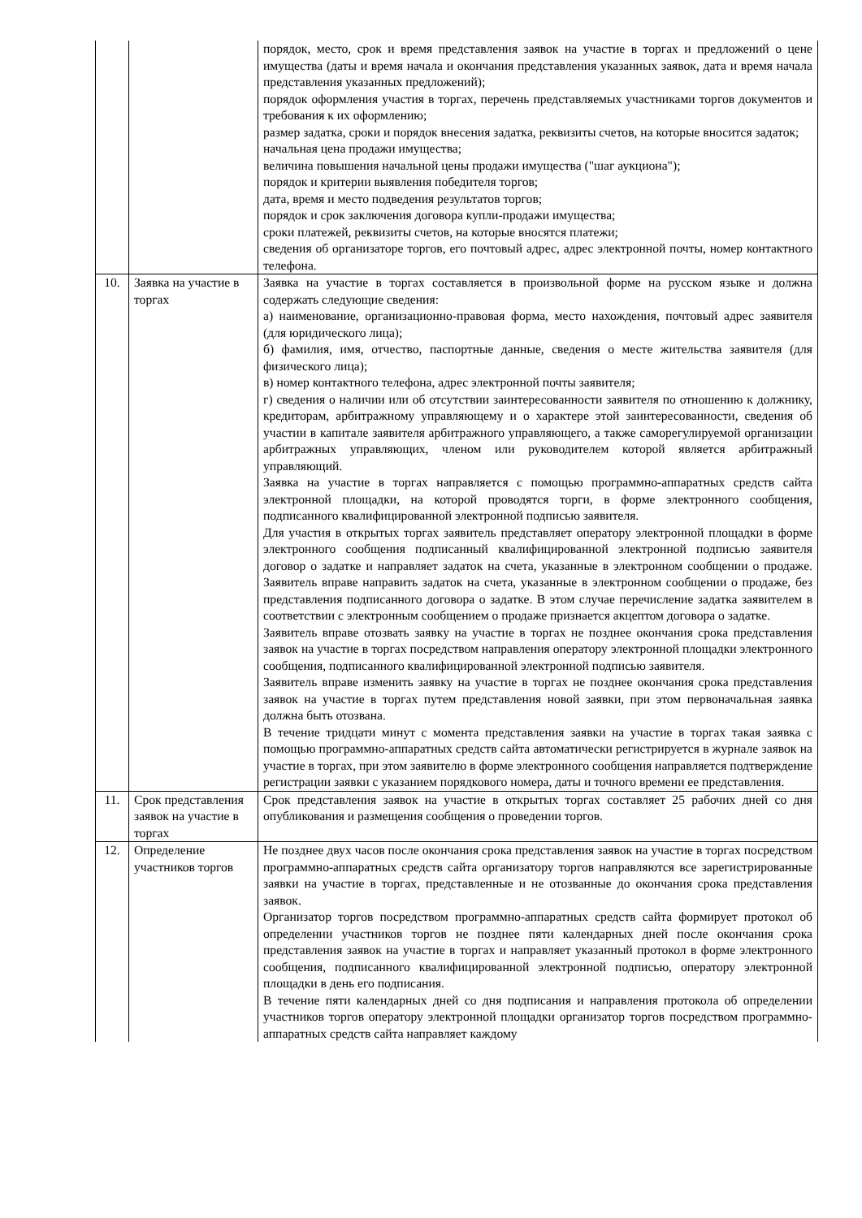| | | порядок, место, срок и время представления заявок на участие в торгах и предложений о цене имущества (даты и время начала и окончания представления указанных заявок, дата и время начала представления указанных предложений); порядок оформления участия в торгах, перечень представляемых участниками торгов документов и требования к их оформлению; размер задатка, сроки и порядок внесения задатка, реквизиты счетов, на которые вносится задаток; начальная цена продажи имущества; величина повышения начальной цены продажи имущества ("шаг аукциона"); порядок и критерии выявления победителя торгов; дата, время и место подведения результатов торгов; порядок и срок заключения договора купли-продажи имущества; сроки платежей, реквизиты счетов, на которые вносятся платежи; сведения об организаторе торгов, его почтовый адрес, адрес электронной почты, номер контактного телефона. |
| 10. | Заявка на участие в торгах | Заявка на участие в торгах составляется в произвольной форме на русском языке и должна содержать следующие сведения: а) наименование, организационно-правовая форма, место нахождения, почтовый адрес заявителя (для юридического лица); б) фамилия, имя, отчество, паспортные данные, сведения о месте жительства заявителя (для физического лица); в) номер контактного телефона, адрес электронной почты заявителя; г) сведения о наличии или об отсутствии заинтересованности заявителя по отношению к должнику, кредиторам, арбитражному управляющему и о характере этой заинтересованности, сведения об участии в капитале заявителя арбитражного управляющего, а также саморегулируемой организации арбитражных управляющих, членом или руководителем которой является арбитражный управляющий. Заявка на участие в торгах направляется с помощью программно-аппаратных средств сайта электронной площадки, на которой проводятся торги, в форме электронного сообщения, подписанного квалифицированной электронной подписью заявителя. Для участия в открытых торгах заявитель представляет оператору электронной площадки в форме электронного сообщения подписанный квалифицированной электронной подписью заявителя договор о задатке и направляет задаток на счета, указанные в электронном сообщении о продаже. Заявитель вправе направить задаток на счета, указанные в электронном сообщении о продаже, без представления подписанного договора о задатке. В этом случае перечисление задатка заявителем в соответствии с электронным сообщением о продаже признается акцептом договора о задатке. Заявитель вправе отозвать заявку на участие в торгах не позднее окончания срока представления заявок на участие в торгах посредством направления оператору электронной площадки электронного сообщения, подписанного квалифицированной электронной подписью заявителя. Заявитель вправе изменить заявку на участие в торгах не позднее окончания срока представления заявок на участие в торгах путем представления новой заявки, при этом первоначальная заявка должна быть отозвана. В течение тридцати минут с момента представления заявки на участие в торгах такая заявка с помощью программно-аппаратных средств сайта автоматически регистрируется в журнале заявок на участие в торгах, при этом заявителю в форме электронного сообщения направляется подтверждение регистрации заявки с указанием порядкового номера, даты и точного времени ее представления. |
| 11. | Срок представления заявок на участие в торгах | Срок представления заявок на участие в открытых торгах составляет 25 рабочих дней со дня опубликования и размещения сообщения о проведении торгов. |
| 12. | Определение участников торгов | Не позднее двух часов после окончания срока представления заявок на участие в торгах посредством программно-аппаратных средств сайта организатору торгов направляются все зарегистрированные заявки на участие в торгах, представленные и не отозванные до окончания срока представления заявок. Организатор торгов посредством программно-аппаратных средств сайта формирует протокол об определении участников торгов не позднее пяти календарных дней после окончания срока представления заявок на участие в торгах и направляет указанный протокол в форме электронного сообщения, подписанного квалифицированной электронной подписью, оператору электронной площадки в день его подписания. В течение пяти календарных дней со дня подписания и направления протокола об определении участников торгов оператору электронной площадки организатор торгов посредством программно-аппаратных средств сайта направляет каждому |